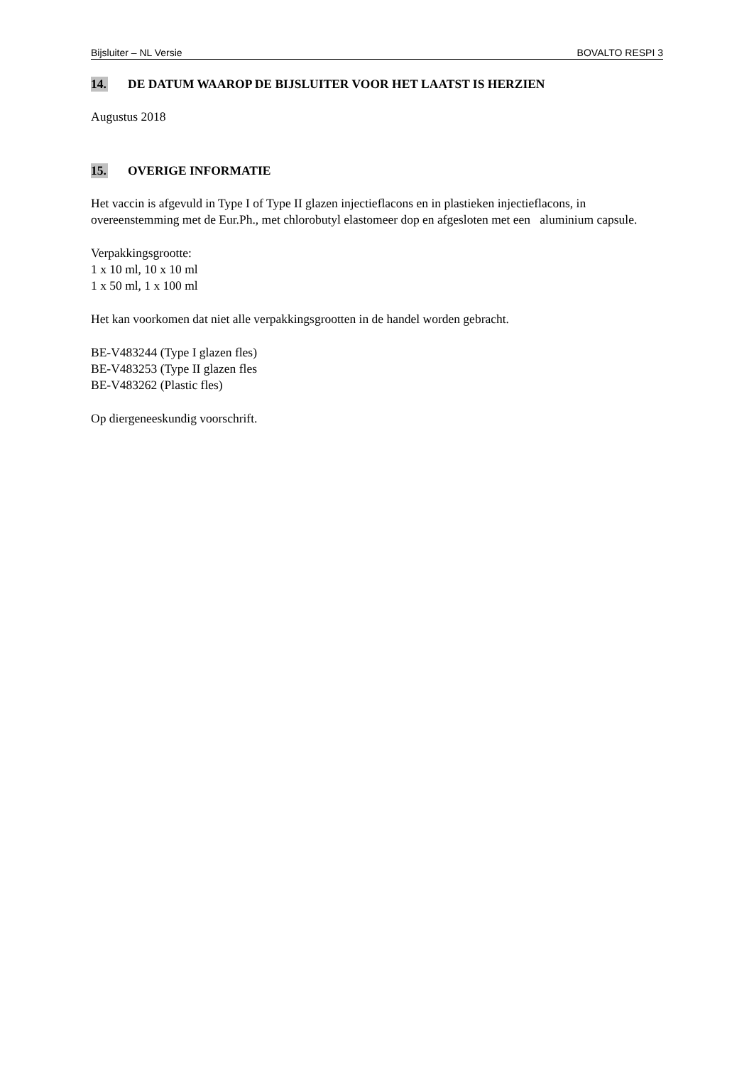Bijsluiter – NL Versie BOVALTO RESPI 3
14. DE DATUM WAAROP DE BIJSLUITER VOOR HET LAATST IS HERZIEN
Augustus 2018
15. OVERIGE INFORMATIE
Het vaccin is afgevuld in Type I of Type II glazen injectieflacons en in plastieken injectieflacons, in overeenstemming met de Eur.Ph., met chlorobutyl elastomeer dop en afgesloten met een aluminium capsule.
Verpakkingsgrootte:
1 x 10 ml, 10 x 10 ml
1 x 50 ml, 1 x 100 ml
Het kan voorkomen dat niet alle verpakkingsgrootten in de handel worden gebracht.
BE-V483244 (Type I glazen fles)
BE-V483253 (Type II glazen fles
BE-V483262 (Plastic fles)
Op diergeneeskundig voorschrift.